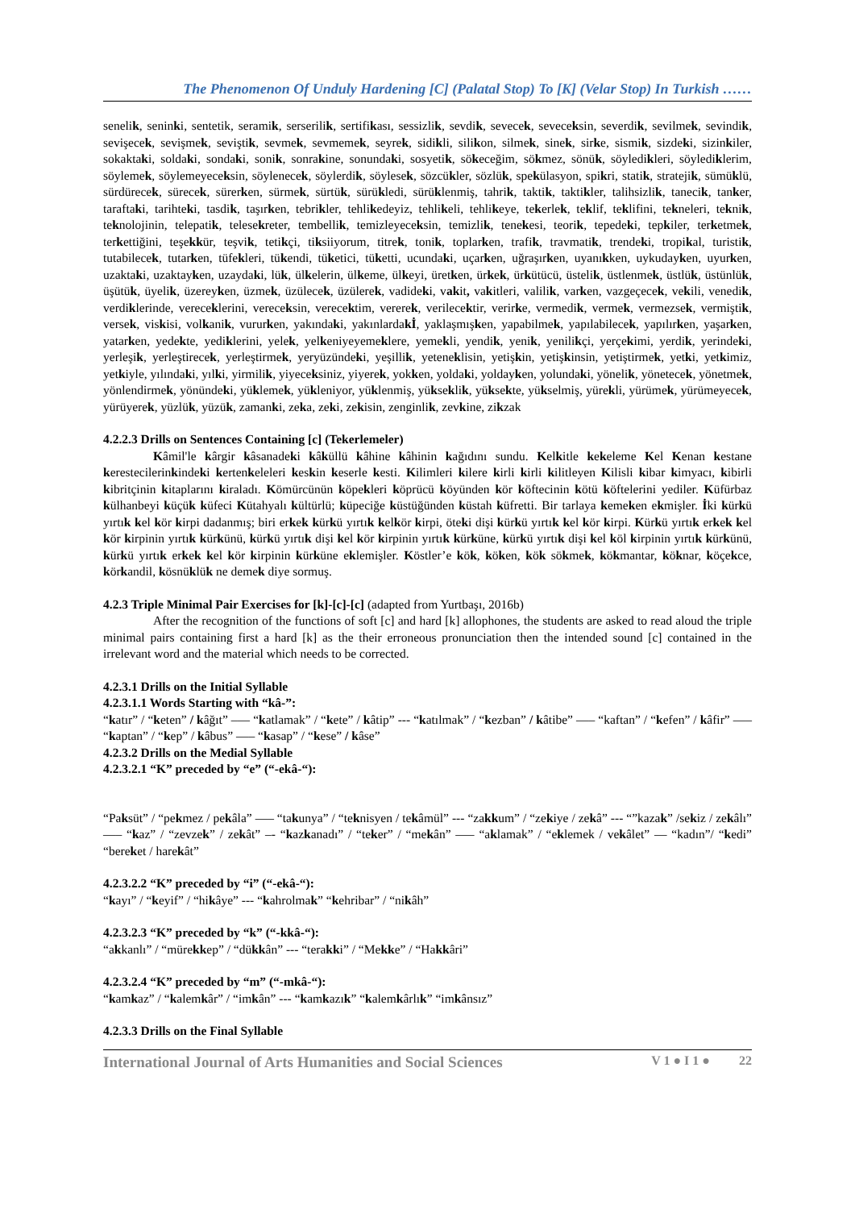The Phenomenon Of Unduly Hardening [C] (Palatal Stop) To [K] (Velar Stop) In Turkish ……
senelik, seninki, sentetik, seramik, serserilik, sertifikası, sessizlik, sevdik, sevecek, seveceksin, severdik, sevilmek, sevindik, sevişecek, sevişmek, seviştik, sevmek, sevmemek, seyrek, sidikli, silikon, silmek, sinek, sirke, sismik, sizdeki, sizinkiler, sokaktaki, soldaki, sondaki, sonik, sonrakine, sonundaki, sosyetik, sökeceğim, sökmez, sönük, söyledikleri, söylediklerim, söylemek, söylemeyeceksin, söylenecek, söylerdik, söylesek, sözcükler, sözlük, spekülasyon, spikri, statik, stratejik, sümüklü, sürdürecek, sürecek, sürerken, sürmek, sürtük, sürükledi, sürüklenmiş, tahrik, taktik, taktikler, talihsizlik, tanecik, tanker, taraftaki, tarihteki, tasdik, taşırken, tebrikler, tehlikedeyiz, tehlikeli, tehlikeye, tekerlek, teklif, teklifini, tekneleri, teknik, teknolojinin, telepatik, telesekreter, tembellik, temizleyeceksin, temizlik, tenekesi, teorik, tepedeki, tepkiler, terketmek, terkettiğini, teşekkür, teşvik, tetikçi, tiksiiyorum, titrek, tonik, toplarken, trafik, travmatik, trendeki, tropikal, turistik, tutabilecek, tutarken, tüfekleri, tükendi, tüketici, tüketti, ucundaki, uçarken, uğraşırken, uyanıkken, uykudayken, uyurken, uzaktaki, uzaktayken, uzaydaki, lük, ülkelerin, ülkeme, ülkeyi, üretken, ürkek, ürkütücü, üstelik, üstlenmek, üstlük, üstünlük, üşütük, üyelik, üzereyken, üzmek, üzülecek, üzülerek, vadideki, vakit, vakitleri, valilik, varken, vazgeçecek, vekili, venedik, verdiklerinde, vereceklerini, vereceksin, verecektim, vererek, verilecektir, verirke, vermedik, vermek, vermezsek, vermiştik, versek, viskisi, volkanik, vururken, yakındaki, yakınlardakİ, yaklaşmışken, yapabilmek, yapılabilecek, yapılırken, yaşarken, yatarken, yedekte, yediklerini, yelek, yelkeniyeyemeklere, yemekli, yendik, yenik, yenilikçi, yerçekimi, yerdik, yerindeki, yerleşik, yerleştirecek, yerleştirmek, yeryüzündeki, yeşillik, yeteneklisin, yetişkin, yetişkinsin, yetiştirmek, yetki, yetkimiz, yetkiyle, yılındaki, yılki, yirmilik, yiyeceksiniz, yiyerek, yokken, yoldaki, yoldayken, yolundaki, yönelik, yönetecek, yönetmek, yönlendirmek, yönündeki, yüklemek, yükleniyor, yüklenmiş, yükseklik, yüksekte, yükselmiş, yürekli, yürümek, yürümeyecek, yürüyerek, yüzlük, yüzük, zamanki, zeka, zeki, zekisin, zenginlik, zevkine, zikzak
4.2.2.3 Drills on Sentences Containing [c] (Tekerlemeler)
Kâmil'le kârgir kâsanadeki kâküllü kâhine kâhinin kağıdını sundu. Kelkitle kekeleme Kel Kenan kestane kerestecilerinkindeki kertenkeleleri keskin keserle kesti. Kilimleri kilere kirli kirli kilitleyen Kilisli kibar kimyacı, kibirli kibritçinin kitaplarını kiraladı. Kömürcünün köpekleri köprücü köyünden kör köftecinin kötü köftelerini yediler. Küfürbaz külhanbeyi küçük küfeci Kütahyalı kültürlü; küpeciğe küstüğünden küstah küfretti. Bir tarlaya kemeken ekmişler. İki kürkü yırtık kel kör kirpi dadanmış; biri erkek kürkü yırtık kelkör kirpi, öteki dişi kürkü yırtık kel kör kirpi. Kürkü yırtık erkek kel kör kirpinin yırtık kürkünü, kürkü yırtık dişi kel kör kirpinin yırtık kürküne, kürkü yırtık dişi kel köl kirpinin yırtık kürkünü, kürkü yırtık erkek kel kör kirpinin kürküne eklemişler. Köstler’e kök, köken, kök sökmek, kökmantar, köknar, köçekce, körkandil, kösnüklük ne demek diye sormuş.
4.2.3 Triple Minimal Pair Exercises for [k]-[c]-[c] (adapted from Yurtbaşı, 2016b)
After the recognition of the functions of soft [c] and hard [k] allophones, the students are asked to read aloud the triple minimal pairs containing first a hard [k] as the their erroneous pronunciation then the intended sound [c] contained in the irrelevant word and the material which needs to be corrected.
4.2.3.1 Drills on the Initial Syllable
4.2.3.1.1 Words Starting with “kâ-”:
“katır” / “keten” / kâğıt” –— “katlamak” / “kete” / kâtip” --- “katılmak” / “kezban” / kâtibe” —– “kaftan” / “kefen” / kâfir” —– “kaptan” / “kep” / kâbus” —– “kasap” / “kese” / kâse”
4.2.3.2 Drills on the Medial Syllable
4.2.3.2.1 “K” preceded by “e” (“-ekâ-“):
“Paksüt” / “pekmez / pekâla” —– “takunya” / “teknisyen / tekâmül” --- “zakkum” / “zekiye / zekâ” --- “”kazak” /sekiz / zekâlı” —– “kaz” / “zevzek” / zekât” –- “kazkanadı” / “teker” / “mekân” —– “aklamak” / “eklemek / vekâlet” — “kadın”/ “kedi” “bereket / harekât”
4.2.3.2.2 “K” preceded by “i” (“-ekâ-“):
“kayı” / “keyif” / “hikâye” --- “kahrolmak” “kehribar” / “nikâh”
4.2.3.2.3 “K” preceded by “k” (“-kkâ-“):
“akkanlı” / “mürekkep” / “dükkân” --- “terakki” / “Mekke” / “Hakkâri”
4.2.3.2.4 “K” preceded by “m” (“-mkâ-“):
“kamkaz” / “kalemkâr” / “imkân” --- “kamkazık” “kalemkârlık” “imkânsız”
4.2.3.3 Drills on the Final Syllable
International Journal of Arts Humanities and Social Sciences V 1 ● I 1 ● 22